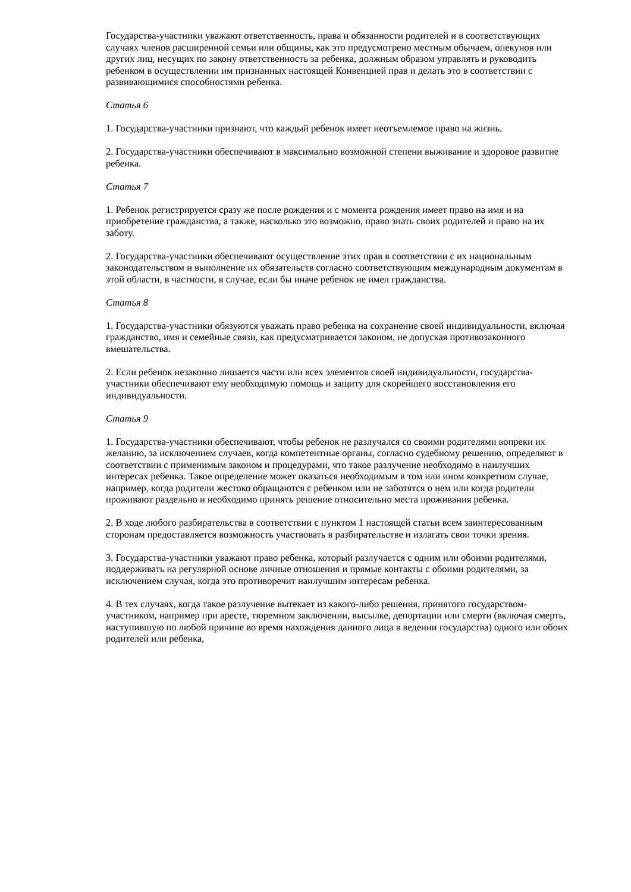Государства-участники уважают ответственность, права и обязанности родителей и в соответствующих случаях членов расширенной семьи или общины, как это предусмотрено местным обычаем, опекунов или других лиц, несущих по закону ответственность за ребенка, должным образом управлять и руководить ребенком в осуществлении им признанных настоящей Конвенцией прав и делать это в соответствии с развивающимися способностями ребенка.
Статья 6
1. Государства-участники признают, что каждый ребенок имеет неотъемлемое право на жизнь.
2. Государства-участники обеспечивают в максимально возможной степени выживание и здоровое развитие ребенка.
Статья 7
1. Ребенок регистрируется сразу же после рождения и с момента рождения имеет право на имя и на приобретение гражданства, а также, насколько это возможно, право знать своих родителей и право на их заботу.
2. Государства-участники обеспечивают осуществление этих прав в соответствии с их национальным законодательством и выполнение их обязательств согласно соответствующим международным документам в этой области, в частности, в случае, если бы иначе ребенок не имел гражданства.
Статья 8
1. Государства-участники обязуются уважать право ребенка на сохранение своей индивидуальности, включая гражданство, имя и семейные связи, как предусматривается законом, не допуская противозаконного вмешательства.
2. Если ребенок незаконно лишается части или всех элементов своей индивидуальности, государства-участники обеспечивают ему необходимую помощь и защиту для скорейшего восстановления его индивидуальности.
Статья 9
1. Государства-участники обеспечивают, чтобы ребенок не разлучался со своими родителями вопреки их желанию, за исключением случаев, когда компетентные органы, согласно судебному решению, определяют в соответствии с применимым законом и процедурами, что такое разлучение необходимо в наилучших интересах ребенка. Такое определение может оказаться необходимым в том или ином конкретном случае, например, когда родители жестоко обращаются с ребенком или не заботятся о нем или когда родители проживают раздельно и необходимо принять решение относительно места проживания ребенка.
2. В ходе любого разбирательства в соответствии с пунктом 1 настоящей статьи всем заинтересованным сторонам предоставляется возможность участвовать в разбирательстве и излагать свои точки зрения.
3. Государства-участники уважают право ребенка, который разлучается с одним или обоими родителями, поддерживать на регулярной основе личные отношения и прямые контакты с обоими родителями, за исключением случая, когда это противоречит наилучшим интересам ребенка.
4. В тех случаях, когда такое разлучение вытекает из какого-либо решения, принятого государством-участником, например при аресте, тюремном заключении, высылке, депортации или смерти (включая смерть, наступившую по любой причине во время нахождения данного лица в ведении государства) одного или обоих родителей или ребенка,